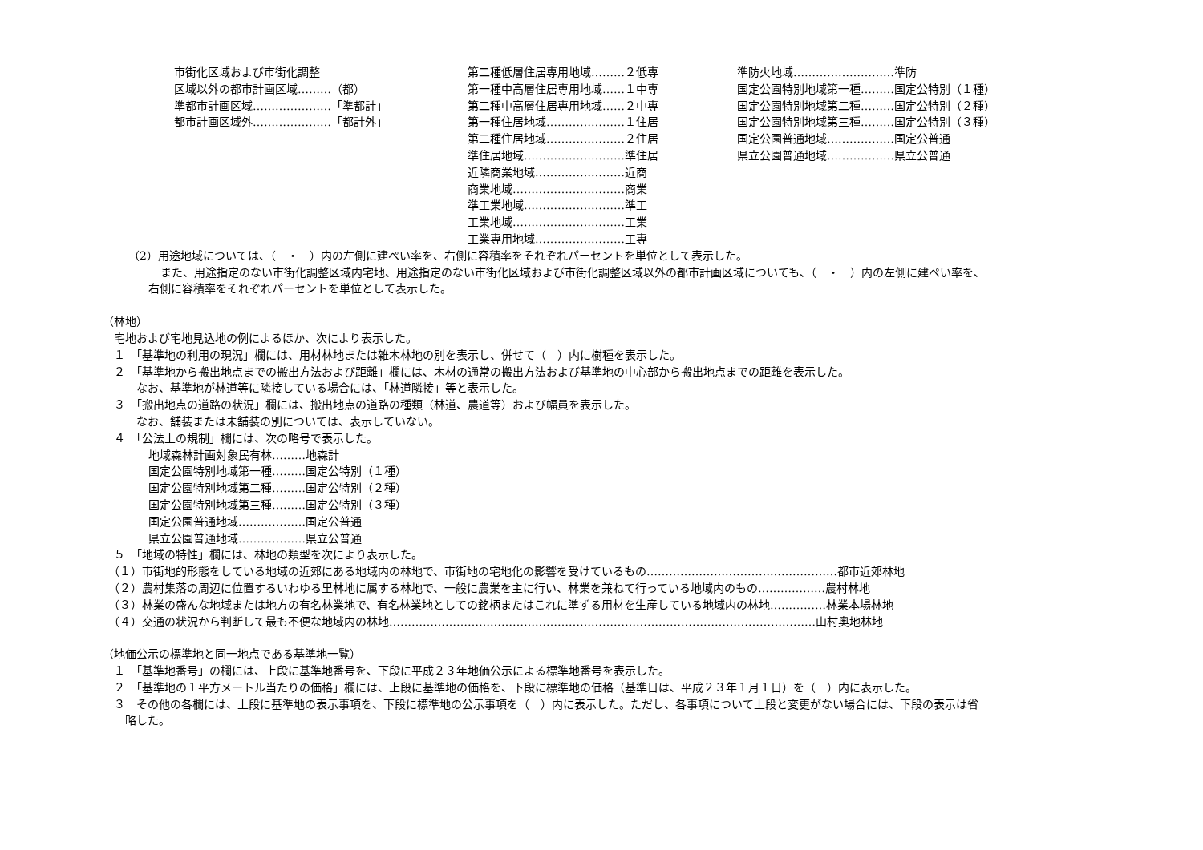市街化区域および市街化調整
区域以外の都市計画区域………（都）
準都市計画区域…………………「準都計」
都市計画区域外…………………「都計外」
第二種低層住居専用地域………２低専
第一種中高層住居専用地域……１中専
第二種中高層住居専用地域……２中専
第一種住居地域…………………１住居
第二種住居地域…………………２住居
準住居地域………………………準住居
近隣商業地域……………………近商
商業地域…………………………商業
準工業地域………………………準工
工業地域…………………………工業
工業専用地域……………………工専
準防火地域………………………準防
国定公園特別地域第一種………国定公特別（１種）
国定公園特別地域第二種………国定公特別（２種）
国定公園特別地域第三種………国定公特別（３種）
国定公園普通地域………………国定公普通
県立公園普通地域………………県立公普通
（2）用途地域については、（　・　）内の左側に建ぺい率を、右側に容積率をそれぞれパーセントを単位として表示した。
また、用途指定のない市街化調整区域内宅地、用途指定のない市街化区域および市街化調整区域以外の都市計画区域についても、（　・　）内の左側に建ぺい率を、
右側に容積率をそれぞれパーセントを単位として表示した。
（林地）
　宅地および宅地見込地の例によるほか、次により表示した。
　１　「基準地の利用の現況」欄には、用材林地または雑木林地の別を表示し、併せて（　）内に樹種を表示した。
　２　「基準地から搬出地点までの搬出方法および距離」欄には、木材の通常の搬出方法および基準地の中心部から搬出地点までの距離を表示した。
　　　なお、基準地が林道等に隣接している場合には、「林道隣接」等と表示した。
　３　「搬出地点の道路の状況」欄には、搬出地点の道路の種類（林道、農道等）および幅員を表示した。
　　　なお、舗装または未舗装の別については、表示していない。
　４　「公法上の規制」欄には、次の略号で表示した。
地域森林計画対象民有林………地森計
国定公園特別地域第一種………国定公特別（１種）
国定公園特別地域第二種………国定公特別（２種）
国定公園特別地域第三種………国定公特別（３種）
国定公園普通地域………………国定公普通
県立公園普通地域………………県立公普通
　５　「地域の特性」欄には、林地の類型を次により表示した。
　（１）市街地的形態をしている地域の近郊にある地域内の林地で、市街地の宅地化の影響を受けているもの……………………………………………都市近郊林地
　（２）農村集落の周辺に位置するいわゆる里林地に属する林地で、一般に農業を主に行い、林業を兼ねて行っている地域内のもの………………農村林地
　（３）林業の盛んな地域または地方の有名林業地で、有名林業地としての銘柄またはこれに準ずる用材を生産している地域内の林地……………林業本場林地
　（４）交通の状況から判断して最も不便な地域内の林地……………………………………………………………………………………………………山村奥地林地
（地価公示の標準地と同一地点である基準地一覧）
　１　「基準地番号」の欄には、上段に基準地番号を、下段に平成２３年地価公示による標準地番号を表示した。
　２　「基準地の１平方メートル当たりの価格」欄には、上段に基準地の価格を、下段に標準地の価格（基準日は、平成２３年１月１日）を（　）内に表示した。
　３　その他の各欄には、上段に基準地の表示事項を、下段に標準地の公示事項を（　）内に表示した。ただし、各事項について上段と変更がない場合には、下段の表示は省
　　略した。